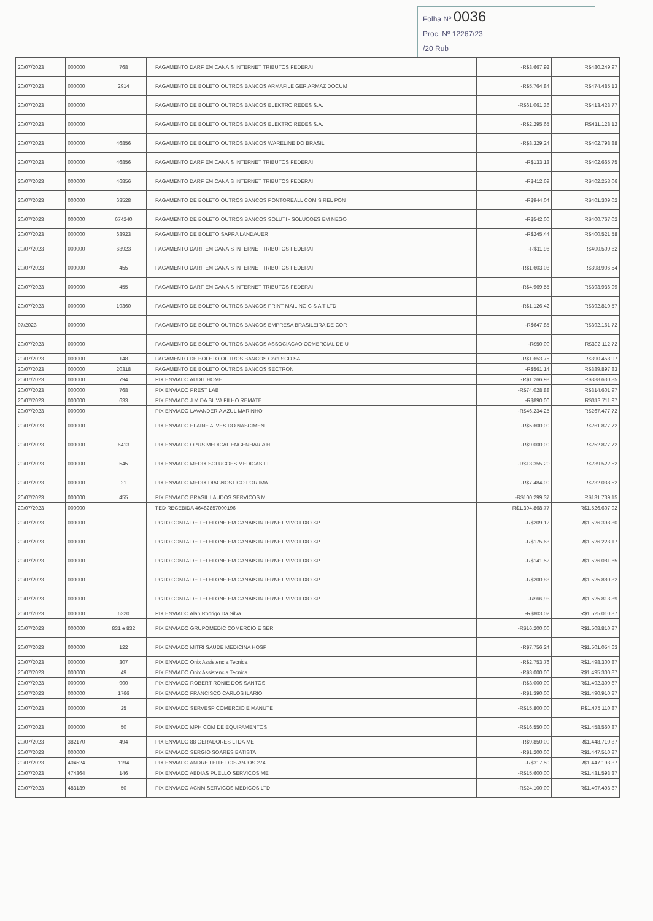Folha Nº 0036
Proc. Nº 12267/23
/20 Rub
| 20/07/2023 | 000000 | 768 | | PAGAMENTO DARF EM CANAIS INTERNET TRIBUTOS FEDERAI | | -R$3.667,92 | R$480.249,97 |
| 20/07/2023 | 000000 | 2914 | | PAGAMENTO DE BOLETO OUTROS BANCOS ARMAFILE GER ARMAZ DOCUM | | -R$5.764,84 | R$474.485,13 |
| 20/07/2023 | 000000 | | | PAGAMENTO DE BOLETO OUTROS BANCOS ELEKTRO REDES S.A. | | -R$61.061,36 | R$413.423,77 |
| 20/07/2023 | 000000 | | | PAGAMENTO DE BOLETO OUTROS BANCOS ELEKTRO REDES S.A. | | -R$2.295,65 | R$411.128,12 |
| 20/07/2023 | 000000 | 46856 | | PAGAMENTO DE BOLETO OUTROS BANCOS WARELINE DO BRASIL | | -R$8.329,24 | R$402.798,88 |
| 20/07/2023 | 000000 | 46856 | | PAGAMENTO DARF EM CANAIS INTERNET TRIBUTOS FEDERAI | | -R$133,13 | R$402.665,75 |
| 20/07/2023 | 000000 | 46856 | | PAGAMENTO DARF EM CANAIS INTERNET TRIBUTOS FEDERAI | | -R$412,69 | R$402.253,06 |
| 20/07/2023 | 000000 | 63528 | | PAGAMENTO DE BOLETO OUTROS BANCOS PONTOREALL COM S REL PON | | -R$944,04 | R$401.309,02 |
| 20/07/2023 | 000000 | 674240 | | PAGAMENTO DE BOLETO OUTROS BANCOS SOLUTI - SOLUCOES EM NEGO | | -R$542,00 | R$400.767,02 |
| 20/07/2023 | 000000 | 63923 | | PAGAMENTO DE BOLETO SAPRA LANDAUER | | -R$245,44 | R$400.521,58 |
| 20/07/2023 | 000000 | 63923 | | PAGAMENTO DARF EM CANAIS INTERNET TRIBUTOS FEDERAI | | -R$11,96 | R$400.509,62 |
| 20/07/2023 | 000000 | 455 | | PAGAMENTO DARF EM CANAIS INTERNET TRIBUTOS FEDERAI | | -R$1.603,08 | R$398.906,54 |
| 20/07/2023 | 000000 | 455 | | PAGAMENTO DARF EM CANAIS INTERNET TRIBUTOS FEDERAI | | -R$4.969,55 | R$393.936,99 |
| 20/07/2023 | 000000 | 19360 | | PAGAMENTO DE BOLETO OUTROS BANCOS PRINT MAILING C S A T LTD | | -R$1.126,42 | R$392.810,57 |
| 07/2023 | 000000 | | | PAGAMENTO DE BOLETO OUTROS BANCOS EMPRESA BRASILEIRA DE COR | | -R$647,85 | R$392.161,72 |
| 20/07/2023 | 000000 | | | PAGAMENTO DE BOLETO OUTROS BANCOS ASSOCIACAO COMERCIAL DE U | | -R$50,00 | R$392.112,72 |
| 20/07/2023 | 000000 | 148 | | PAGAMENTO DE BOLETO OUTROS BANCOS Cora SCD SA | | -R$1.653,75 | R$390.458,97 |
| 20/07/2023 | 000000 | 20318 | | PAGAMENTO DE BOLETO OUTROS BANCOS SECTRON | | -R$561,14 | R$389.897,83 |
| 20/07/2023 | 000000 | 794 | | PIX ENVIADO AUDIT HOME | | -R$1.266,98 | R$388.630,85 |
| 20/07/2023 | 000000 | 768 | | PIX ENVIADO PREST LAB | | -R$74.028,88 | R$314.601,97 |
| 20/07/2023 | 000000 | 633 | | PIX ENVIADO J M DA SILVA FILHO REMATE | | -R$890,00 | R$313.711,97 |
| 20/07/2023 | 000000 | | | PIX ENVIADO LAVANDERIA AZUL MARINHO | | -R$46.234,25 | R$267.477,72 |
| 20/07/2023 | 000000 | | | PIX ENVIADO ELAINE ALVES DO NASCIMENT | | -R$5.600,00 | R$261.877,72 |
| 20/07/2023 | 000000 | 6413 | | PIX ENVIADO OPUS MEDICAL ENGENHARIA H | | -R$9.000,00 | R$252.877,72 |
| 20/07/2023 | 000000 | 545 | | PIX ENVIADO MEDIX SOLUCOES MEDICAS LT | | -R$13.355,20 | R$239.522,52 |
| 20/07/2023 | 000000 | 21 | | PIX ENVIADO MEDIX DIAGNOSTICO POR IMA | | -R$7.484,00 | R$232.038,52 |
| 20/07/2023 | 000000 | 455 | | PIX ENVIADO BRASIL LAUDOS SERVICOS M | | -R$100.299,37 | R$131.739,15 |
| 20/07/2023 | 000000 | | | TED RECEBIDA 46482857000196 | | R$1.394.868,77 | R$1.526.607,92 |
| 20/07/2023 | 000000 | | | PGTO CONTA DE TELEFONE EM CANAIS INTERNET VIVO FIXO SP | | -R$209,12 | R$1.526.398,80 |
| 20/07/2023 | 000000 | | | PGTO CONTA DE TELEFONE EM CANAIS INTERNET VIVO FIXO SP | | -R$175,63 | R$1.526.223,17 |
| 20/07/2023 | 000000 | | | PGTO CONTA DE TELEFONE EM CANAIS INTERNET VIVO FIXO SP | | -R$141,52 | R$1.526.081,65 |
| 20/07/2023 | 000000 | | | PGTO CONTA DE TELEFONE EM CANAIS INTERNET VIVO FIXO SP | | -R$200,83 | R$1.525.880,82 |
| 20/07/2023 | 000000 | | | PGTO CONTA DE TELEFONE EM CANAIS INTERNET VIVO FIXO SP | | -R$66,93 | R$1.525.813,89 |
| 20/07/2023 | 000000 | 6320 | | PIX ENVIADO Alan Rodrigo Da Silva | | -R$803,02 | R$1.525.010,87 |
| 20/07/2023 | 000000 | 831 e 832 | | PIX ENVIADO GRUPOMEDIC COMERCIO E SER | | -R$16.200,00 | R$1.508.810,87 |
| 20/07/2023 | 000000 | 122 | | PIX ENVIADO MITRI SAUDE MEDICINA HOSP | | -R$7.756,24 | R$1.501.054,63 |
| 20/07/2023 | 000000 | 307 | | PIX ENVIADO Onix Assistencia Tecnica | | -R$2.753,76 | R$1.498.300,87 |
| 20/07/2023 | 000000 | 49 | | PIX ENVIADO Onix Assistencia Tecnica | | -R$3.000,00 | R$1.495.300,87 |
| 20/07/2023 | 000000 | 900 | | PIX ENVIADO ROBERT RONIE DOS SANTOS | | -R$3.000,00 | R$1.492.300,87 |
| 20/07/2023 | 000000 | 1766 | | PIX ENVIADO FRANCISCO CARLOS ILARIO | | -R$1.390,00 | R$1.490.910,87 |
| 20/07/2023 | 000000 | 25 | | PIX ENVIADO SERVESP COMERCIO E MANUTE | | -R$15.800,00 | R$1.475.110,87 |
| 20/07/2023 | 000000 | 50 | | PIX ENVIADO MPH COM DE EQUIPAMENTOS | | -R$16.550,00 | R$1.458.560,87 |
| 20/07/2023 | 382170 | 494 | | PIX ENVIADO 88 GERADORES LTDA ME | | -R$9.850,00 | R$1.448.710,87 |
| 20/07/2023 | 000000 | | | PIX ENVIADO SERGIO SOARES BATISTA | | -R$1.200,00 | R$1.447.510,87 |
| 20/07/2023 | 404524 | 1194 | | PIX ENVIADO ANDRE LEITE DOS ANJOS 274 | | -R$317,50 | R$1.447.193,37 |
| 20/07/2023 | 474364 | 146 | | PIX ENVIADO ABDIAS PUELLO SERVICOS ME | | -R$15.600,00 | R$1.431.593,37 |
| 20/07/2023 | 483139 | 50 | | PIX ENVIADO ACNM SERVICOS MEDICOS LTD | | -R$24.100,00 | R$1.407.493,37 |